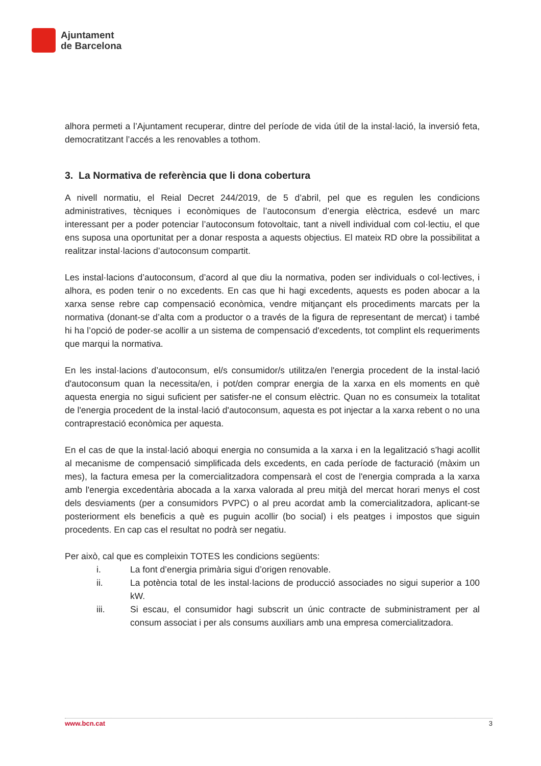Ajuntament
de Barcelona
alhora permeti a l’Ajuntament recuperar, dintre del període de vida útil de la instal·lació, la inversió feta, democratitzant l’accés a les renovables a tothom.
3. La Normativa de referència que li dona cobertura
A nivell normatiu, el Reial Decret 244/2019, de 5 d’abril, pel que es regulen les condicions administratives, tècniques i econòmiques de l’autoconsum d’energia elèctrica, esdevé un marc interessant per a poder potenciar l’autoconsum fotovoltaic, tant a nivell individual com col·lectiu, el que ens suposa una oportunitat per a donar resposta a aquests objectius. El mateix RD obre la possibilitat a realitzar instal·lacions d’autoconsum compartit.
Les instal·lacions d’autoconsum, d’acord al que diu la normativa, poden ser individuals o col·lectives, i alhora, es poden tenir o no excedents. En cas que hi hagi excedents, aquests es poden abocar a la xarxa sense rebre cap compensació econòmica, vendre mitjançant els procediments marcats per la normativa (donant-se d’alta com a productor o a través de la figura de representant de mercat) i també hi ha l’opció de poder-se acollir a un sistema de compensació d'excedents, tot complint els requeriments que marqui la normativa.
En les instal·lacions d’autoconsum, el/s consumidor/s utilitza/en l'energia procedent de la instal·lació d'autoconsum quan la necessita/en, i pot/den comprar energia de la xarxa en els moments en què aquesta energia no sigui suficient per satisfer-ne el consum elèctric. Quan no es consumeix la totalitat de l'energia procedent de la instal·lació d'autoconsum, aquesta es pot injectar a la xarxa rebent o no una contraprestació econòmica per aquesta.
En el cas de que la instal·lació aboqui energia no consumida a la xarxa i en la legalització s’hagi acollit al mecanisme de compensació simplificada dels excedents, en cada període de facturació (màxim un mes), la factura emesa per la comercialitzadora compensarà el cost de l'energia comprada a la xarxa amb l'energia excedentària abocada a la xarxa valorada al preu mitjà del mercat horari menys el cost dels desviaments (per a consumidors PVPC) o al preu acordat amb la comercialitzadora, aplicant-se posteriorment els beneficis a què es puguin acollir (bo social) i els peatges i impostos que siguin procedents. En cap cas el resultat no podrà ser negatiu.
Per això, cal que es compleixin TOTES les condicions següents:
i. La font d’energia primària sigui d’origen renovable.
ii. La potència total de les instal·lacions de producció associades no sigui superior a 100 kW.
iii. Si escau, el consumidor hagi subscrit un únic contracte de subministrament per al consum associat i per als consums auxiliars amb una empresa comercialitzadora.
www.bcn.cat 3